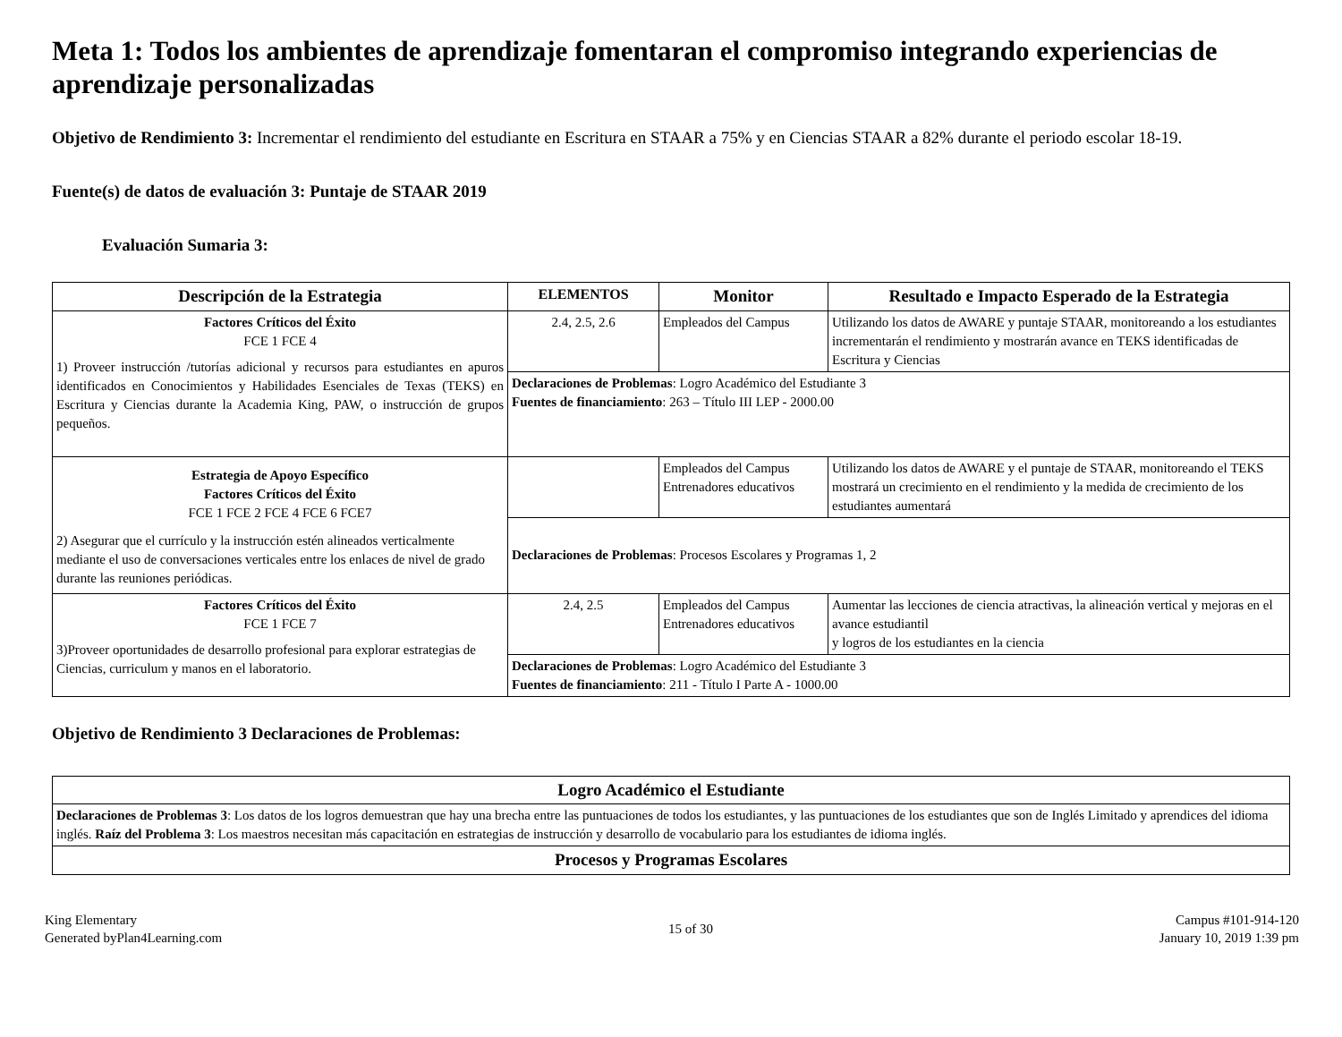Meta 1: Todos los ambientes de aprendizaje fomentaran el compromiso integrando experiencias de aprendizaje personalizadas
Objetivo de Rendimiento 3: Incrementar el rendimiento del estudiante en Escritura en STAAR a 75% y en Ciencias STAAR a 82% durante el periodo escolar 18-19.
Fuente(s) de datos de evaluación 3: Puntaje de STAAR 2019
Evaluación Sumaria 3:
| Descripción de la Estrategia | ELEMENTOS | Monitor | Resultado e Impacto Esperado de la Estrategia |
| --- | --- | --- | --- |
| Factores Críticos del Éxito FCE 1 FCE 4 1) Proveer instrucción /tutorías adicional y recursos para estudiantes en apuros identificados en Conocimientos y Habilidades Esenciales de Texas (TEKS) en Escritura y Ciencias durante la Academia King, PAW, o instrucción de grupos pequeños. | 2.4, 2.5, 2.6 | Empleados del Campus | Utilizando los datos de AWARE y puntaje STAAR, monitoreando a los estudiantes incrementarán el rendimiento y mostrarán avance en TEKS identificadas de Escritura y Ciencias |
| | Declaraciones de Problemas : Logro Académico del Estudiante 3 Fuentes de financiamiento : 263 – Título III LEP - 2000.00 | | |
| Estrategia de Apoyo Específico Factores Críticos del Éxito FCE 1 FCE 2 FCE 4 FCE 6 FCE7 2) Asegurar que el currículo y la instrucción estén alineados verticalmente mediante el uso de conversaciones verticales entre los enlaces de nivel de grado durante las reuniones periódicas. | | Empleados del Campus Entrenadores educativos | Utilizando los datos de AWARE y el puntaje de STAAR, monitoreando el TEKS mostrará un crecimiento en el rendimiento y la medida de crecimiento de los estudiantes aumentará |
| | Declaraciones de Problemas : Procesos Escolares y Programas 1, 2 | | |
| Factores Críticos del Éxito FCE 1 FCE 7 3)Proveer oportunidades de desarrollo profesional para explorar estrategias de Ciencias, curriculum y manos en el laboratorio. | 2.4, 2.5 | Empleados del Campus Entrenadores educativos | Aumentar las lecciones de ciencia atractivas, la alineación vertical y mejoras en el avance estudiantil y logros de los estudiantes en la ciencia |
| | Declaraciones de Problemas : Logro Académico del Estudiante 3 Fuentes de financiamiento : 211 - Título I Parte A - 1000.00 | | |
Objetivo de Rendimiento 3 Declaraciones de Problemas:
| Logro Académico el Estudiante |
| --- |
| Declaraciones de Problemas 3 : Los datos de los logros demuestran que hay una brecha entre las puntuaciones de todos los estudiantes, y las puntuaciones de los estudiantes que son de Inglés Limitado y aprendices del idioma inglés. Raíz del Problema 3 : Los maestros necesitan más capacitación en estrategias de instrucción y desarrollo de vocabulario para los estudiantes de idioma inglés. |
| Procesos y Programas Escolares |
King Elementary
Generated byPlan4Learning.com
15 of 30 Campus #101-914-120
January 10, 2019 1:39 pm